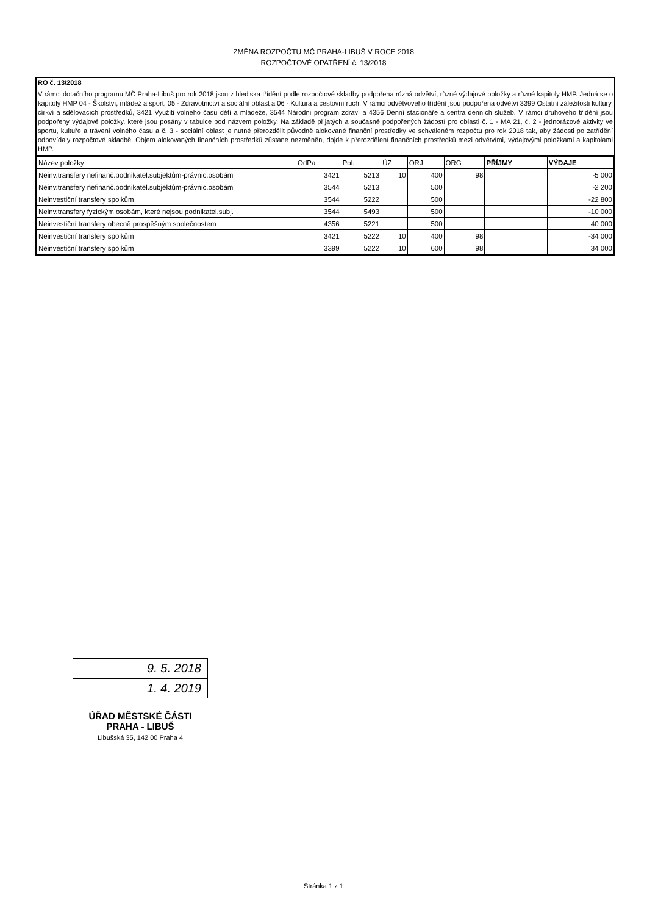ZMĚNA ROZPOČTU MČ PRAHA-LIBUŠ V ROCE 2018
ROZPOČTOVÉ OPATŘENÍ č. 13/2018
RO č. 13/2018
V rámci dotačního programu MČ Praha-Libuš pro rok 2018 jsou z hlediska třídění podle rozpočtové skladby podpořena různá odvětví, různé výdajové položky a různé kapitoly HMP. Jedná se o kapitoly HMP 04 - Školství, mládež a sport, 05 - Zdravotnictví a sociální oblast a 06 - Kultura a cestovní ruch. V rámci odvětvového třídění jsou podpořena odvětví 3399 Ostatní záležitosti kultury, církví a sdělovacích prostředků, 3421 Využití volného času dětí a mládeže, 3544 Národní program zdraví a 4356 Denní stacionáře a centra denních služeb. V rámci druhového třídění jsou podpořeny výdajové položky, které jsou posány v tabulce pod názvem položky. Na základě přijatých a současně podpořených žádostí pro oblasti č. 1 - MA 21, č. 2 - jednorázové aktivity ve sportu, kultuře a trávení volného času a č. 3 - sociální oblast je nutné přerozdělit původně alokované finanční prostředky ve schváleném rozpočtu pro rok 2018 tak, aby žádosti po zatřídění odpovídaly rozpočtové skladbě. Objem alokovaných finančních prostředků zůstane nezměněn, dojde k přerozdělení finančních prostředků mezi odvětvími, výdajovými položkami a kapitolami HMP.
| Název položky | OdPa | Pol. | ÚZ | ORJ | ORG | PŘÍJMY | VÝDAJE |
| --- | --- | --- | --- | --- | --- | --- | --- |
| Neinv.transfery nefinanč.podnikatel.subjektům-právnic.osobám | 3421 | 5213 | 10 | 400 | 98 | | -5 000 |
| Neinv.transfery nefinanč.podnikatel.subjektům-právnic.osobám | 3544 | 5213 | | 500 | | | -2 200 |
| Neinvestiční transfery spolkům | 3544 | 5222 | | 500 | | | -22 800 |
| Neinv.transfery fyzickým osobám, které nejsou podnikatel.subj. | 3544 | 5493 | | 500 | | | -10 000 |
| Neinvestiční transfery obecně prospěšným společnostem | 4356 | 5221 | | 500 | | | 40 000 |
| Neinvestiční transfery spolkům | 3421 | 5222 | 10 | 400 | 98 | | -34 000 |
| Neinvestiční transfery spolkům | 3399 | 5222 | 10 | 600 | 98 | | 34 000 |
9. 5. 2018
1. 4. 2019
ÚŘAD MĚSTSKÉ ČÁSTI
PRAHA - LIBUŠ
Libušská 35, 142 00 Praha 4
Stránka 1 z 1